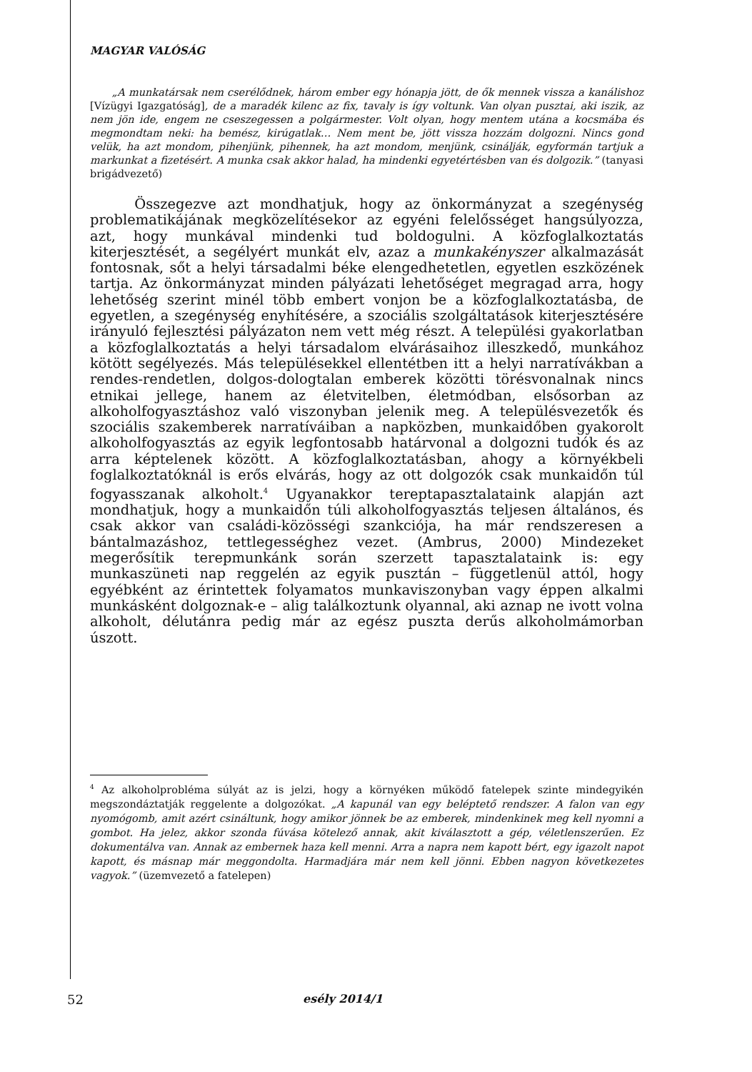MAGYAR VALÓSÁG
„A munkatársak nem cserélődnek, három ember egy hónapja jött, de ők mennek vissza a kanálishoz [Vízügyi Igazgatóság], de a maradék kilenc az fix, tavaly is így voltunk. Van olyan pusztai, aki iszik, az nem jön ide, engem ne cseszegessen a polgármester. Volt olyan, hogy mentem utána a kocsmába és megmondtam neki: ha bemész, kirúgatlak… Nem ment be, jött vissza hozzám dolgozni. Nincs gond velük, ha azt mondom, pihenjünk, pihennek, ha azt mondom, menjünk, csinálják, egyformán tartjuk a markunkat a fizetésért. A munka csak akkor halad, ha mindenki egyetértésben van és dolgozik.” (tanyasi brigádvezető)
Összegezve azt mondhatjuk, hogy az önkormányzat a szegénység problematikájának megközelítésekor az egyéni felelősséget hangsúlyozza, azt, hogy munkával mindenki tud boldogulni. A közfoglalkoztatás kiterjesztését, a segélyért munkát elv, azaz a munkakényszer alkalmazását fontosnak, sőt a helyi társadalmi béke elengedhetetlen, egyetlen eszközének tartja. Az önkormányzat minden pályázati lehetőséget megragad arra, hogy lehetőség szerint minél több embert vonjon be a közfoglalkoztatásba, de egyetlen, a szegénység enyhítésére, a szociális szolgáltatások kiterjesztésére irányuló fejlesztési pályázaton nem vett még részt. A települési gyakorlatban a közfoglalkoztatás a helyi társadalom elvárásaihoz illeszkedő, munkához kötött segélyezés. Más településekkel ellentétben itt a helyi narratívákban a rendes-rendetlen, dolgos-dologtalan emberek közötti törésvonalnak nincs etnikai jellege, hanem az életvitelben, életmódban, elsősorban az alkoholfogyasztáshoz való viszonyban jelenik meg. A településvezetők és szociális szakemberek narratíváiban a napközben, munkaidőben gyakorolt alkoholfogyasztás az egyik legfontosabb határvonal a dolgozni tudók és az arra képtelenek között. A közfoglalkoztatásban, ahogy a környékbeli foglalkoztatóknál is erős elvárás, hogy az ott dolgozók csak munkaidőn túl fogyasszanak alkoholt.<sup>4</sup> Ugyanakkor tereptapasztalataink alapján azt mondhatjuk, hogy a munkaidőn túli alkoholfogyasztás teljesen általános, és csak akkor van családi-közösségi szankciója, ha már rendszeresen a bántalmazáshoz, tettlegességhez vezet. (Ambrus, 2000) Mindezeket megerősítik terepmunkánk során szerzett tapasztalataink is: egy munkaszüneti nap reggelén az egyik pusztán – függetlenül attól, hogy egyébként az érintettek folyamatos munkaviszonyban vagy éppen alkalmi munkásként dolgoznak-e – alig találkoztunk olyannal, aki aznap ne ivott volna alkoholt, délutánra pedig már az egész puszta derűs alkoholmámorban úszott.
<sup>4</sup> Az alkoholprobléma súlyát az is jelzi, hogy a környéken működő fatelepek szinte mindegyikén megszondáztatják reggelente a dolgozókat. „A kapunál van egy beléptető rendszer. A falon van egy nyomógomb, amit azért csináltunk, hogy amikor jönnek be az emberek, mindenkinek meg kell nyomni a gombot. Ha jelez, akkor szonda fúvása kötelező annak, akit kiválasztott a gép, véletlenszerűen. Ez dokumentálva van. Annak az embernek haza kell menni. Arra a napra nem kapott bért, egy igazolt napot kapott, és másnap már meggondolta. Harmadjára már nem kell jönni. Ebben nagyon következetes vagyok.” (üzemvezető a fatelepen)
52 esély 2014/1